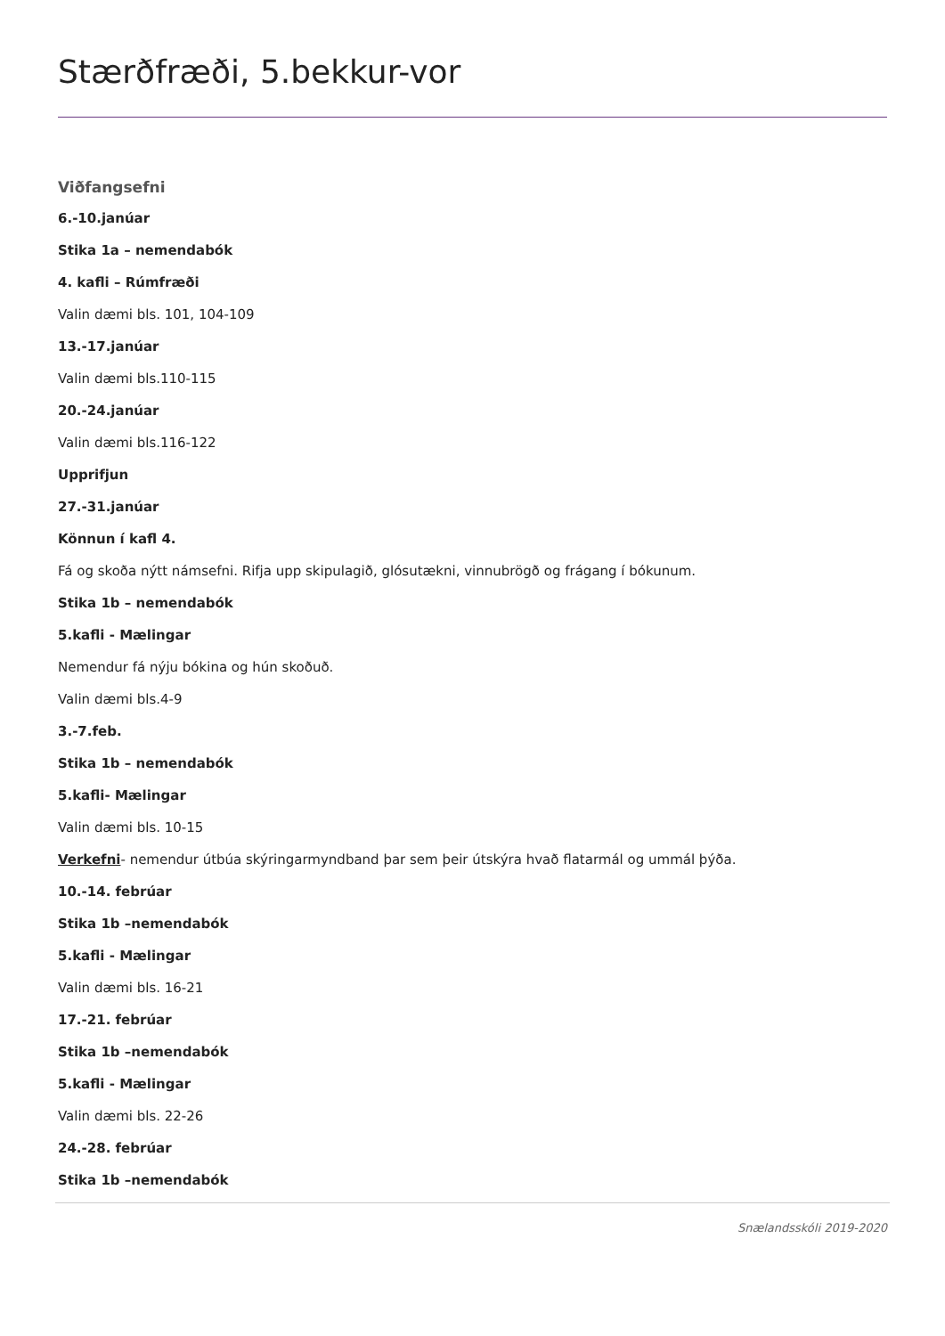Stærðfræði, 5.bekkur-vor
Viðfangsefni
6.-10.janúar
Stika 1a – nemendabók
4. kafli – Rúmfræði
Valin dæmi bls. 101, 104-109
13.-17.janúar
Valin dæmi bls.110-115
20.-24.janúar
Valin dæmi bls.116-122
Upprifjun
27.-31.janúar
Könnun í kafl 4.
Fá og skoða nýtt námsefni. Rifja upp skipulagið, glósutækni, vinnubrögð og frágang í bókunum.
Stika 1b – nemendabók
5.kafli - Mælingar
Nemendur fá nýju bókina og hún skoðuð.
Valin dæmi bls.4-9
3.-7.feb.
Stika 1b – nemendabók
5.kafli- Mælingar
Valin dæmi bls. 10-15
Verkefni- nemendur útbúa skýringarmyndband þar sem þeir útskýra hvað flatarmál og ummál þýða.
10.-14. febrúar
Stika 1b –nemendabók
5.kafli - Mælingar
Valin dæmi bls. 16-21
17.-21. febrúar
Stika 1b –nemendabók
5.kafli - Mælingar
Valin dæmi bls. 22-26
24.-28. febrúar
Stika 1b –nemendabók
Snælandsskóli 2019-2020